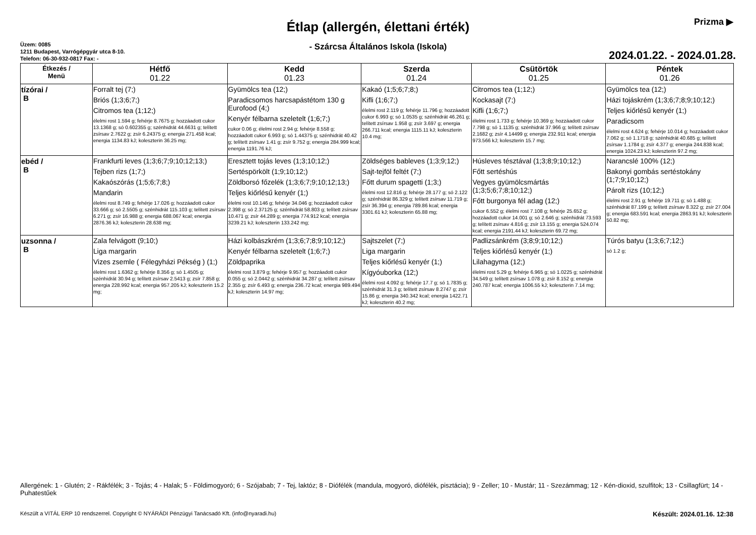Prizma ▶
Étlap (allergén, élettani érték)
- Szárcsa Általános Iskola (Iskola)
Üzem: 0085
1211 Budapest, Varrógépgyár utca 8-10.
Telefon: 06-30-932-0817 Fax: -
2024.01.22. - 2024.01.28.
| Étkezés / Menü | Hétfő 01.22 | Kedd 01.23 | Szerda 01.24 | Csütörtök 01.25 | Péntek 01.26 |
| --- | --- | --- | --- | --- | --- |
| tízórai / B | Forralt tej (7;) Briós (1;3;6;7;) Citromos tea (1;12;) élelmi rost 1.594 g; fehérje 8.7675 g; hozzáadott cukor 13.1368 g; só 0.602355 g; szénhidrát 44.6631 g; telített zsírsav 2.7622 g; zsír 6.24375 g; energia 271.458 kcal; energia 1134.83 kJ; koleszterin 36.25 mg; | Gyümölcs tea (12;) Paradicsomos harcsapástétom 130 g Eurofood (4;) Kenyér félbarna szeletelt (1;6;7;) cukor 0.06 g; élelmi rost 2.94 g; fehérje 8.558 g; hozzáadott cukor 6.993 g; só 1.44375 g; szénhidrát 40.42 g; telített zsírsav 1.41 g; zsír 9.752 g; energia 284.999 kcal; energia 1191.76 kJ; | Kakaó (1;5;6;7;8;) Kifli (1;6;7;) élelmi rost 2.119 g; fehérje 11.796 g; hozzáadott cukor 6.993 g; só 1.0535 g; szénhidrát 46.261 g; telített zsírsav 1.958 g; zsír 3.697 g; energia 266.711 kcal; energia 1115.11 kJ; koleszterin 10.4 mg; | Citromos tea (1;12;) Kockasajt (7;) Kifli (1;6;7;) élelmi rost 1.733 g; fehérje 10.369 g; hozzáadott cukor 7.798 g; só 1.1135 g; szénhidrát 37.966 g; telített zsírsav 2.1682 g; zsír 4.14499 g; energia 232.911 kcal; energia 973.566 kJ; koleszterin 15.7 mg; | Gyümölcs tea (12;) Házi tojáskrém (1;3;6;7;8;9;10;12;) Teljes kiőrlésű kenyér (1;) Paradicsom élelmi rost 4.624 g; fehérje 10.014 g; hozzáadott cukor 7.062 g; só 1.1718 g; szénhidrát 40.685 g; telített zsírsav 1.1784 g; zsír 4.377 g; energia 244.838 kcal; energia 1024.23 kJ; koleszterin 97.2 mg; |
| ebéd / B | Frankfurti leves (1;3;6;7;9;10;12;13;) Tejben rizs (1;7;) Kakaószórás (1;5;6;7;8;) Mandarin élelmi rost 8.749 g; fehérje 17.026 g; hozzáadott cukor 33.666 g; só 2.5505 g; szénhidrát 115.103 g; telített zsírsav 6.271 g; zsír 16.988 g; energia 688.067 kcal; energia 2876.36 kJ; koleszterin 28.638 mg; | Eresztett tojás leves (1;3;10;12;) Sertéspörkölt (1;9;10;12;) Zöldborsó főzelék (1;3;6;7;9;10;12;13;) Teljes kiőrlésű kenyér (1;) élelmi rost 10.146 g; fehérje 34.046 g; hozzáadott cukor 2.398 g; só 2.37125 g; szénhidrát 58.803 g; telített zsírsav 10.471 g; zsír 44.289 g; energia 774.912 kcal; energia 3239.21 kJ; koleszterin 133.242 mg; | Zöldséges bableves (1;3;9;12;) Sajt-tejföl feltét (7;) Főtt durum spagetti (1;3;) élelmi rost 12.816 g; fehérje 28.177 g; só 2.122 g; szénhidrát 86.329 g; telített zsírsav 11.719 g; zsír 36.394 g; energia 789.86 kcal; energia 3301.61 kJ; koleszterin 65.88 mg; | Húsleves tésztával (1;3;8;9;10;12;) Főtt sertéshús Vegyes gyümölcsmártás (1;3;5;6;7;8;10;12;) Főtt burgonya fél adag (12;) cukor 6.552 g; élelmi rost 7.108 g; fehérje 25.652 g; hozzáadott cukor 14.001 g; só 2.646 g; szénhidrát 73.593 g; telített zsírsav 4.816 g; zsír 13.155 g; energia 524.074 kcal; energia 2191.44 kJ; koleszterin 69.72 mg; | Narancslé 100% (12;) Bakonyi gombás sertéstokány (1;7;9;10;12;) Párolt rizs (10;12;) élelmi rost 2.91 g; fehérje 19.711 g; só 1.488 g; szénhidrát 87.199 g; telített zsírsav 8.322 g; zsír 27.004 g; energia 683.591 kcal; energia 2863.91 kJ; koleszterin 50.82 mg; |
| uzsonna / B | Zala felvágott (9;10;) Liga margarin Vizes zsemle ( Félegyházi Pékség ) (1;) élelmi rost 1.6362 g; fehérje 8.356 g; só 1.4505 g; szénhidrát 30.94 g; telített zsírsav 2.5413 g; zsír 7.858 g; energia 228.992 kcal; energia 957.205 kJ; koleszterin 15.2 mg; | Házi kolbászkrém (1;3;6;7;8;9;10;12;) Kenyér félbarna szeletelt (1;6;7;) Zöldpaprika élelmi rost 3.879 g; fehérje 9.957 g; hozzáadott cukor 0.055 g; só 2.0442 g; szénhidrát 34.287 g; telített zsírsav 2.355 g; zsír 6.493 g; energia 236.72 kcal; energia 989.494 kJ; koleszterin 14.97 mg; | Sajtszelet (7;) Liga margarin Teljes kiőrlésű kenyér (1;) Kígyóuborka (12;) élelmi rost 4.092 g; fehérje 17.7 g; só 1.7835 g; szénhidrát 31.3 g; telített zsírsav 8.2747 g; zsír 15.86 g; energia 340.342 kcal; energia 1422.71 kJ; koleszterin 40.2 mg; | Padlizsánkrém (3;8;9;10;12;) Teljes kiőrlésű kenyér (1;) Lilahagyma (12;) élelmi rost 5.29 g; fehérje 6.965 g; só 1.0225 g; szénhidrát 34.549 g; telített zsírsav 1.078 g; zsír 8.152 g; energia 240.787 kcal; energia 1006.55 kJ; koleszterin 7.14 mg; | Túrós batyu (1;3;6;7;12;) só 1.2 g; |
Allergének: 1 - Glutén; 2 - Rákfélék; 3 - Tojás; 4 - Halak; 5 - Földimogyoró; 6 - Szójabab; 7 - Tej, laktóz; 8 - Diófélék (mandula, mogyoró, diófélék, pisztácia); 9 - Zeller; 10 - Mustár; 11 - Szezámmag; 12 - Kén-dioxid, szulfitok; 13 - Csillagfürt; 14 - Puhatestűek
Készült a VITÁL ERP 10 rendszerrel. Copyright © NYÁRÁDI Pénzügyi Tanácsadó Kft. (info@nyaradi.hu) Készült: 2024.01.16. 12:38